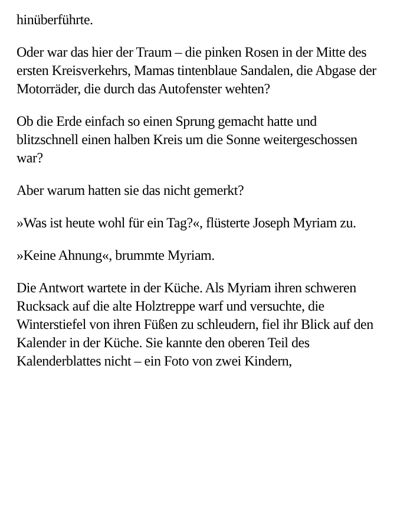hinüberführte.
Oder war das hier der Traum – die pinken Rosen in der Mitte des ersten Kreisverkehrs, Mamas tintenblaue Sandalen, die Abgase der Motorräder, die durch das Autofenster wehten?
Ob die Erde einfach so einen Sprung gemacht hatte und blitzschnell einen halben Kreis um die Sonne weitergeschossen war?
Aber warum hatten sie das nicht gemerkt?
»Was ist heute wohl für ein Tag?«, flüsterte Joseph Myriam zu.
»Keine Ahnung«, brummte Myriam.
Die Antwort wartete in der Küche. Als Myriam ihren schweren Rucksack auf die alte Holztreppe warf und versuchte, die Winterstiefel von ihren Füßen zu schleudern, fiel ihr Blick auf den Kalender in der Küche. Sie kannte den oberen Teil des Kalenderblattes nicht – ein Foto von zwei Kindern,